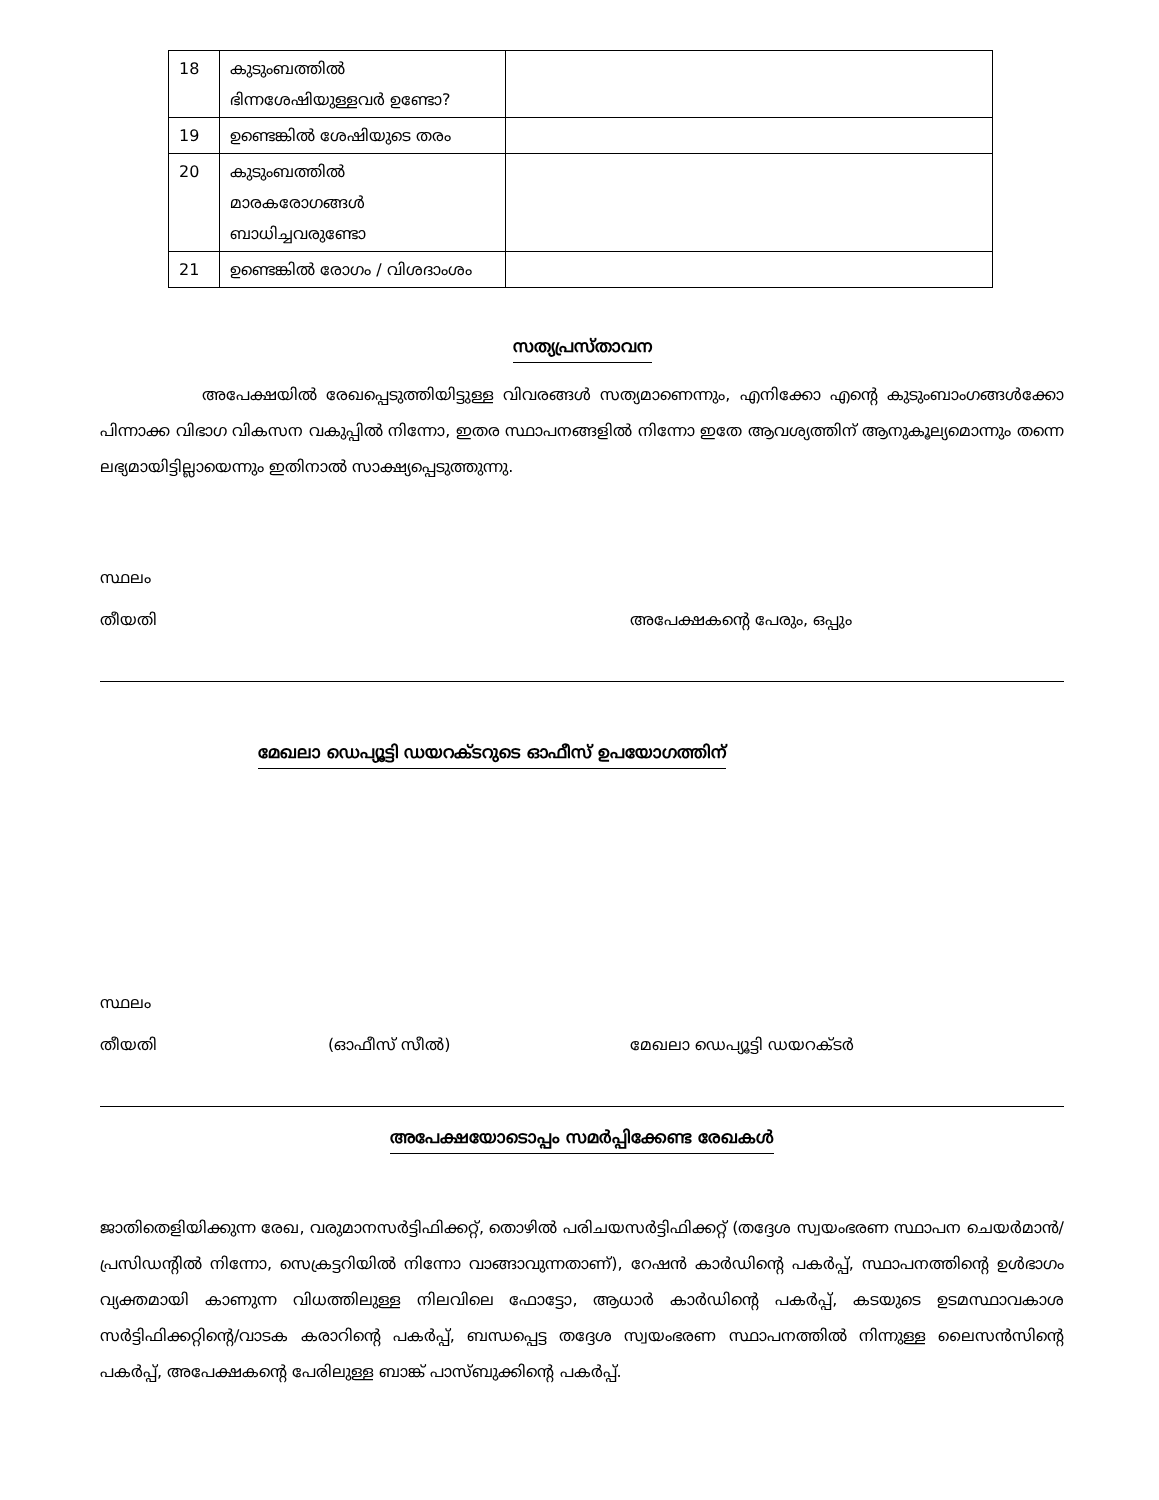| 18 | കുടുംബത്തിൽ ഭിന്നശേഷിയുള്ളവർ ഉണ്ടോ? | |
| 19 | ഉണ്ടെങ്കിൽ ശേഷിയുടെ തരം | |
| 20 | കുടുംബത്തിൽ മാരകരോഗങ്ങൾ ബാധിച്ചവരുണ്ടോ | |
| 21 | ഉണ്ടെങ്കിൽ രോഗം / വിശദാംശം | |
സത്യപ്രസ്താവന
അപേക്ഷയിൽ രേഖപ്പെടുത്തിയിട്ടുള്ള വിവരങ്ങൾ സത്യമാണെന്നും, എനിക്കോ എന്റെ കുടുംബാംഗങ്ങൾക്കോ പിന്നാക്ക വിഭാഗ വികസന വകുപ്പിൽ നിന്നോ, ഇതര സ്ഥാപനങ്ങളിൽ നിന്നോ ഇതേ ആവശ്യത്തിന് ആനുകൂല്യമൊന്നും തന്നെ ലഭ്യമായിട്ടില്ലായെന്നും ഇതിനാൽ സാക്ഷ്യപ്പെടുത്തുന്നു.
സ്ഥലം
തീയതി അപേക്ഷകന്റെ പേരും, ഒപ്പും
മേഖലാ ഡെപ്യൂട്ടി ഡയറക്ടറുടെ ഓഫീസ് ഉപയോഗത്തിന്
സ്ഥലം
തീയതി (ഓഫീസ് സീൽ) മേഖലാ ഡെപ്യൂട്ടി ഡയറക്ടർ
അപേക്ഷയോടൊപ്പം സമർപ്പിക്കേണ്ട രേഖകൾ
ജാതിതെളിയിക്കുന്ന രേഖ, വരുമാനസർട്ടിഫിക്കറ്റ്, തൊഴിൽ പരിചയസർട്ടിഫിക്കറ്റ് (തദ്ദേശ സ്വയംഭരണ സ്ഥാപന ചെയർമാൻ/പ്രസിഡന്റിൽ നിന്നോ, സെക്രട്ടറിയിൽ നിന്നോ വാങ്ങാവുന്നതാണ്), റേഷൻ കാർഡിന്റെ പകർപ്പ്, സ്ഥാപനത്തിന്റെ ഉൾഭാഗം വ്യക്തമായി കാണുന്ന വിധത്തിലുള്ള നിലവിലെ ഫോട്ടോ, ആധാർ കാർഡിന്റെ പകർപ്പ്, കടയുടെ ഉടമസ്ഥാവകാശ സർട്ടിഫിക്കറ്റിന്റെ/വാടക കരാറിന്റെ പകർപ്പ്, ബന്ധപ്പെട്ട തദ്ദേശ സ്വയംഭരണ സ്ഥാപനത്തിൽ നിന്നുള്ള ലൈസൻസിന്റെ പകർപ്പ്, അപേക്ഷകന്റെ പേരിലുള്ള ബാങ്ക് പാസ്ബുക്കിന്റെ പകർപ്പ്.